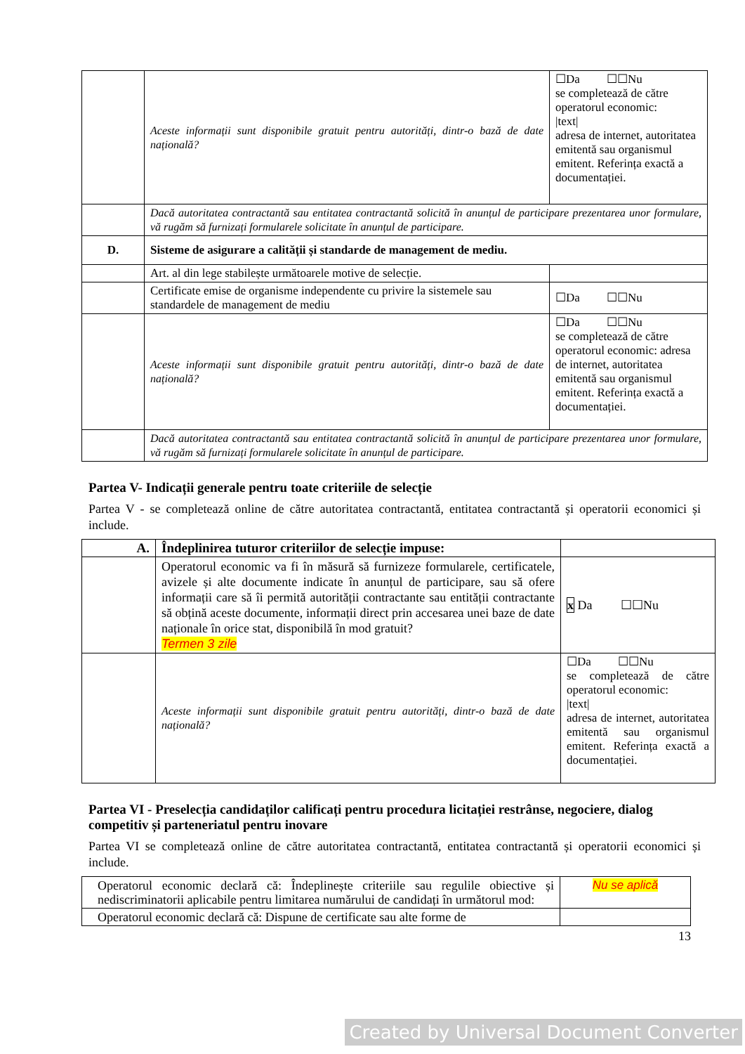| | Aceste informații sunt disponibile gratuit pentru autorități, dintr-o bază de date națională? | ☐Da ☐☐Nu se completează de către operatorul economic: /text/ adresa de internet, autoritatea emitentă sau organismul emitent. Referința exactă a documentației. |
| | Dacă autoritatea contractantă sau entitatea contractantă solicită în anunțul de participare prezentarea unor formulare, vă rugăm să furnizați formularele solicitate în anunțul de participare. | |
| D. | Sisteme de asigurare a calității și standarde de management de mediu. | |
| | Art. al din lege stabilește următoarele motive de selecție. | |
| | Certificate emise de organisme independente cu privire la sistemele sau standardele de management de mediu | ☐Da ☐☐Nu |
| | Aceste informații sunt disponibile gratuit pentru autorități, dintr-o bază de date națională? | ☐Da ☐☐Nu se completează de către operatorul economic: adresa de internet, autoritatea emitentă sau organismul emitent. Referința exactă a documentației. |
| | Dacă autoritatea contractantă sau entitatea contractantă solicită în anunțul de participare prezentarea unor formulare, vă rugăm să furnizați formularele solicitate în anunțul de participare. | |
Partea V- Indicații generale pentru toate criteriile de selecție
Partea V - se completează online de către autoritatea contractantă, entitatea contractantă și operatorii economici și include.
| A. | Îndeplinirea tuturor criteriilor de selecție impuse: | |
| | Operatorul economic va fi în măsură să furnizeze formularele, certificatele, avizele și alte documente indicate în anunțul de participare, sau să ofere informații care să îi permită autorității contractante sau entității contractante să obțină aceste documente, informații direct prin accesarea unei baze de date naționale în orice stat, disponibilă în mod gratuit? Termen 3 zile | x Da ☐☐Nu |
| | Aceste informații sunt disponibile gratuit pentru autorități, dintr-o bază de date națională? | ☐Da ☐☐Nu se completează de către operatorul economic: /text/ adresa de internet, autoritatea emitentă sau organismul emitent. Referința exactă a documentației. |
Partea VI - Preselecția candidaților calificați pentru procedura licitației restrânse, negociere, dialog competitiv și parteneriatul pentru inovare
Partea VI se completează online de către autoritatea contractantă, entitatea contractantă și operatorii economici și include.
| Operatorul economic declară că: Îndeplinește criteriile sau regulile obiective și nediscriminatorii aplicabile pentru limitarea numărului de candidați în următorul mod: | Nu se aplică |
| Operatorul economic declară că: Dispune de certificate sau alte forme de | |
13
Created by Universal Document Converter